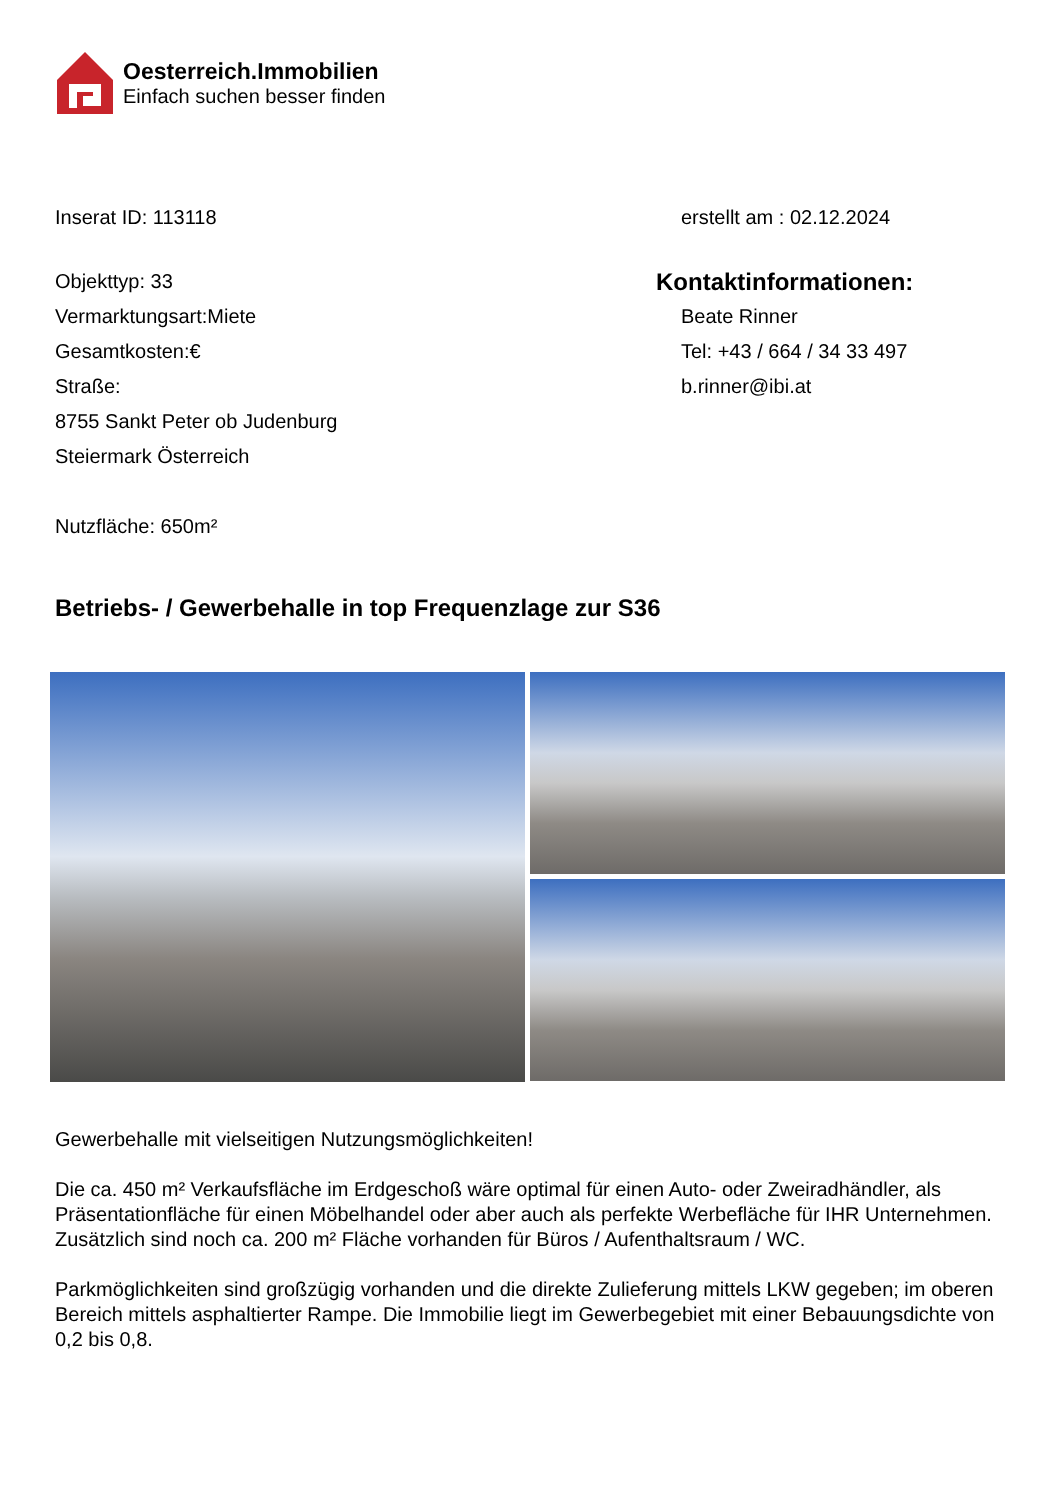Oesterreich.Immobilien
Einfach suchen besser finden
Inserat ID: 113118 erstellt am : 02.12.2024
Objekttyp: 33
Vermarktungsart:Miete
Gesamtkosten:€
Straße:
8755 Sankt Peter ob Judenburg
Steiermark Österreich
Nutzfläche: 650m²
Kontaktinformationen:
Beate Rinner
Tel: +43 / 664 / 34 33 497
b.rinner@ibi.at
Betriebs- / Gewerbehalle in top Frequenzlage zur S36
Gewerbehalle mit vielseitigen Nutzungsmöglichkeiten!
Die ca. 450 m² Verkaufsfläche im Erdgeschoß wäre optimal für einen Auto- oder Zweiradhändler, als Präsentationfläche für einen Möbelhandel oder aber auch als perfekte Werbefläche für IHR Unternehmen. Zusätzlich sind noch ca. 200 m² Fläche vorhanden für Büros / Aufenthaltsraum / WC.
Parkmöglichkeiten sind großzügig vorhanden und die direkte Zulieferung mittels LKW gegeben; im oberen Bereich mittels asphaltierter Rampe. Die Immobilie liegt im Gewerbegebiet mit einer Bebauungsdichte von 0,2 bis 0,8.